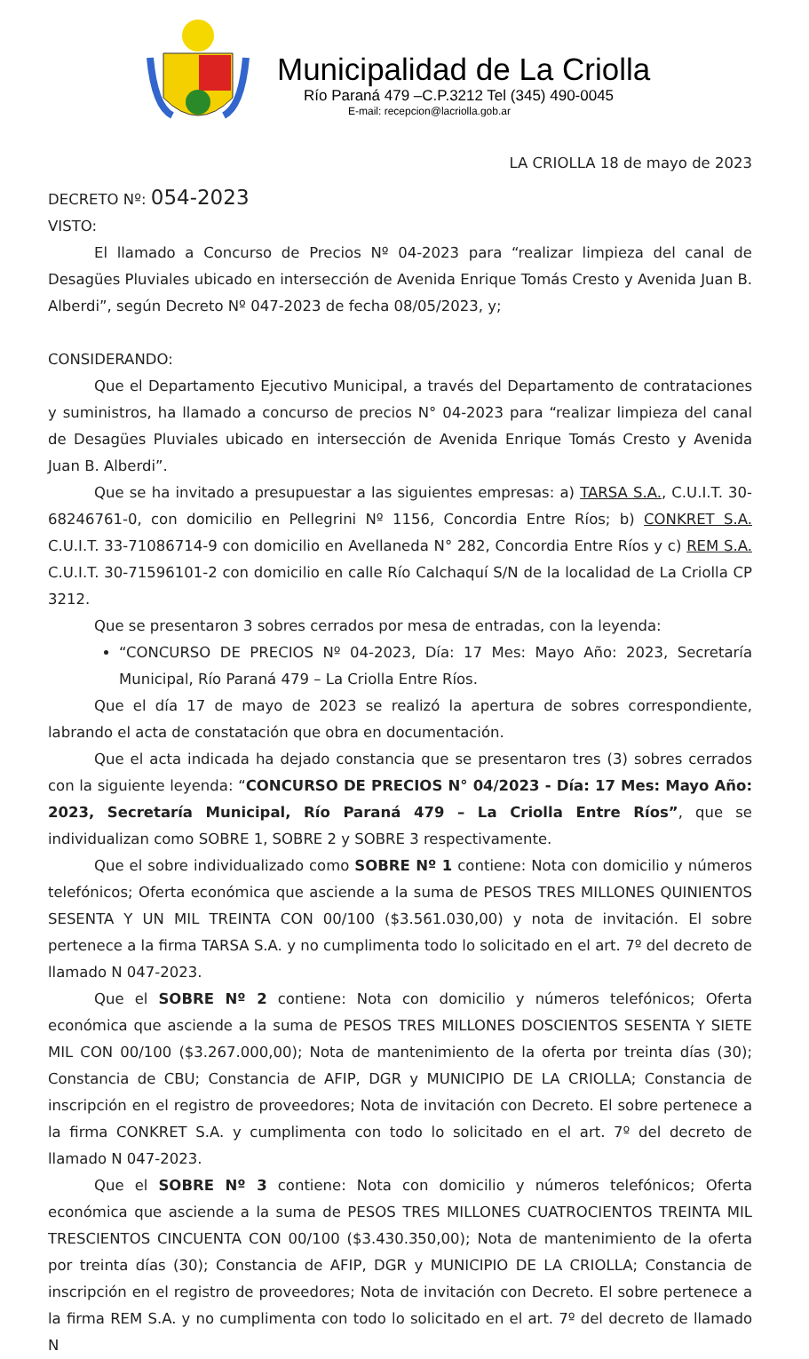Municipalidad de La Criolla
Río Paraná 479 –C.P.3212 Tel (345) 490-0045
E-mail: recepcion@lacriolla.gob.ar
LA CRIOLLA 18 de mayo de 2023
DECRETO Nº: 054-2023
VISTO:
El llamado a Concurso de Precios Nº 04-2023 para “realizar limpieza del canal de Desagües Pluviales ubicado en intersección de Avenida Enrique Tomás Cresto y Avenida Juan B. Alberdi”, según Decreto Nº 047-2023 de fecha 08/05/2023, y;
CONSIDERANDO:
Que el Departamento Ejecutivo Municipal, a través del Departamento de contrataciones y suministros, ha llamado a concurso de precios N° 04-2023 para “realizar limpieza del canal de Desagües Pluviales ubicado en intersección de Avenida Enrique Tomás Cresto y Avenida Juan B. Alberdi”.
Que se ha invitado a presupuestar a las siguientes empresas: a) TARSA S.A., C.U.I.T. 30-68246761-0, con domicilio en Pellegrini Nº 1156, Concordia Entre Ríos; b) CONKRET S.A. C.U.I.T. 33-71086714-9 con domicilio en Avellaneda N° 282, Concordia Entre Ríos y c) REM S.A. C.U.I.T. 30-71596101-2 con domicilio en calle Río Calchaquí S/N de la localidad de La Criolla CP 3212.
Que se presentaron 3 sobres cerrados por mesa de entradas, con la leyenda:
“CONCURSO DE PRECIOS Nº 04-2023, Día: 17 Mes: Mayo Año: 2023, Secretaría Municipal, Río Paraná 479 – La Criolla Entre Ríos.
Que el día 17 de mayo de 2023 se realizó la apertura de sobres correspondiente, labrando el acta de constatación que obra en documentación.
Que el acta indicada ha dejado constancia que se presentaron tres (3) sobres cerrados con la siguiente leyenda: “CONCURSO DE PRECIOS N° 04/2023 - Día: 17 Mes: Mayo Año: 2023, Secretaría Municipal, Río Paraná 479 – La Criolla Entre Ríos”, que se individualizan como SOBRE 1, SOBRE 2 y SOBRE 3 respectivamente.
Que el sobre individualizado como SOBRE Nº 1 contiene: Nota con domicilio y números telefónicos; Oferta económica que asciende a la suma de PESOS TRES MILLONES QUINIENTOS SESENTA Y UN MIL TREINTA CON 00/100 ($3.561.030,00) y nota de invitación. El sobre pertenece a la firma TARSA S.A. y no cumplimenta todo lo solicitado en el art. 7º del decreto de llamado N 047-2023.
Que el SOBRE Nº 2 contiene: Nota con domicilio y números telefónicos; Oferta económica que asciende a la suma de PESOS TRES MILLONES DOSCIENTOS SESENTA Y SIETE MIL CON 00/100 ($3.267.000,00); Nota de mantenimiento de la oferta por treinta días (30); Constancia de CBU; Constancia de AFIP, DGR y MUNICIPIO DE LA CRIOLLA; Constancia de inscripción en el registro de proveedores; Nota de invitación con Decreto. El sobre pertenece a la firma CONKRET S.A. y cumplimenta con todo lo solicitado en el art. 7º del decreto de llamado N 047-2023.
Que el SOBRE Nº 3 contiene: Nota con domicilio y números telefónicos; Oferta económica que asciende a la suma de PESOS TRES MILLONES CUATROCIENTOS TREINTA MIL TRESCIENTOS CINCUENTA CON 00/100 ($3.430.350,00); Nota de mantenimiento de la oferta por treinta días (30); Constancia de AFIP, DGR y MUNICIPIO DE LA CRIOLLA; Constancia de inscripción en el registro de proveedores; Nota de invitación con Decreto. El sobre pertenece a la firma REM S.A. y no cumplimenta con todo lo solicitado en el art. 7º del decreto de llamado N